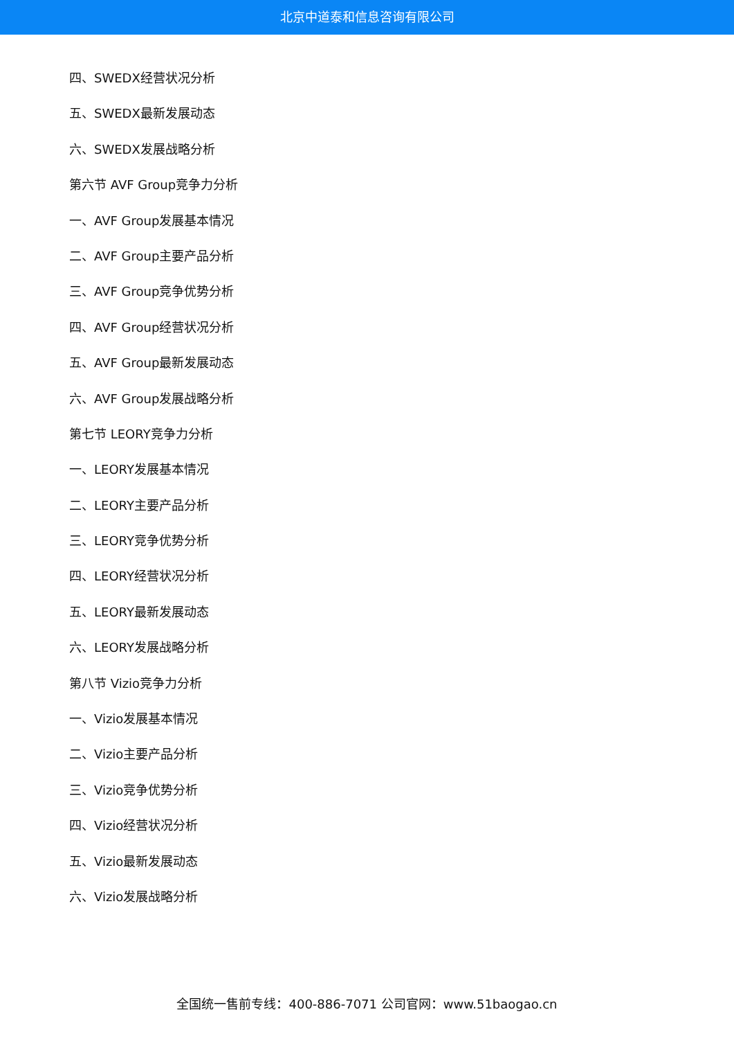北京中道泰和信息咨询有限公司
四、SWEDX经营状况分析
五、SWEDX最新发展动态
六、SWEDX发展战略分析
第六节 AVF Group竞争力分析
一、AVF Group发展基本情况
二、AVF Group主要产品分析
三、AVF Group竞争优势分析
四、AVF Group经营状况分析
五、AVF Group最新发展动态
六、AVF Group发展战略分析
第七节 LEORY竞争力分析
一、LEORY发展基本情况
二、LEORY主要产品分析
三、LEORY竞争优势分析
四、LEORY经营状况分析
五、LEORY最新发展动态
六、LEORY发展战略分析
第八节 Vizio竞争力分析
一、Vizio发展基本情况
二、Vizio主要产品分析
三、Vizio竞争优势分析
四、Vizio经营状况分析
五、Vizio最新发展动态
六、Vizio发展战略分析
全国统一售前专线：400-886-7071 公司官网：www.51baogao.cn